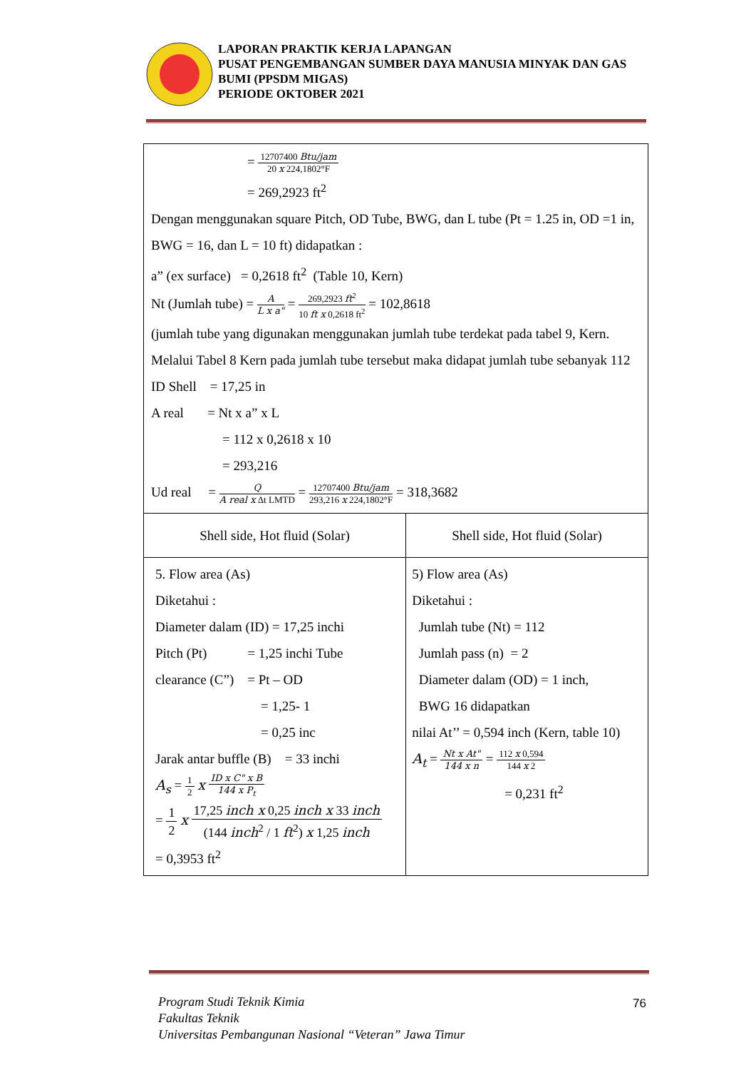LAPORAN PRAKTIK KERJA LAPANGAN
PUSAT PENGEMBANGAN SUMBER DAYA MANUSIA MINYAK DAN GAS BUMI (PPSDM MIGAS)
PERIODE OKTOBER 2021
= 12707400 Btu/jam 20 x 224,1802°F
= 269,2923 ft<sup>2</sup>
Dengan menggunakan square Pitch, OD Tube, BWG, dan L tube (Pt = 1.25 in, OD =1 in, BWG = 16, dan L = 10 ft) didapatkan :
a” (ex surface) = 0,2618 ft<sup>2</sup> (Table 10, Kern)
Nt (Jumlah tube) = A L x a" = 269,2923 ft<sup>2</sup> 10 ft x 0,2618 ft<sup>2</sup> = 102,8618
(jumlah tube yang digunakan menggunakan jumlah tube terdekat pada tabel 9, Kern. Melalui Tabel 8 Kern pada jumlah tube tersebut maka didapat jumlah tube sebanyak 112
ID Shell = 17,25 in
A real = Nt x a” x L
= 112 x 0,2618 x 10
= 293,216
Ud real = Q A real x Δt LMTD = 12707400 Btu/jam 293,216 x 224,1802°F = 318,3682
| Shell side, Hot fluid (Solar) | Shell side, Hot fluid (Solar) |
| 5. Flow area (As) Diketahui : Diameter dalam (ID) = 17,25 inchi Pitch (Pt) = 1,25 inchi Tube clearance (C”) = Pt – OD = 1,25- 1 = 0,25 inc Jarak antar buffle (B) = 33 inchi A<sub>s</sub> = 1 2 x ID x C" x B 144 x P<sub>t</sub> = 1 2 x 17,25 inch x 0,25 inch x 33 inch (144 inch<sup>2</sup> / 1 ft<sup>2</sup>) x 1,25 inch = 0,3953 ft<sup>2</sup> | 5) Flow area (As) Diketahui : Jumlah tube (Nt) = 112 Jumlah pass (n) = 2 Diameter dalam (OD) = 1 inch, BWG 16 didapatkan nilai At’’ = 0,594 inch (Kern, table 10) A<sub>t</sub> = Nt x At" 144 x n = 112 x 0,594 144 x 2 = 0,231 ft<sup>2</sup> |
Program Studi Teknik Kimia
Fakultas Teknik
Universitas Pembangunan Nasional “Veteran” Jawa Timur
76